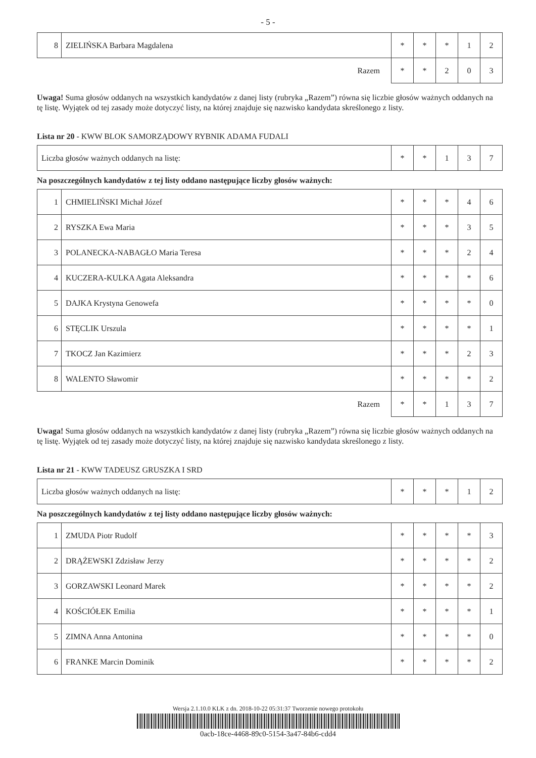- 5 -
| 8 | ZIELIŃSKA Barbara Magdalena | * | * | * | 1 | 2 |
| Razem | | * | * | 2 | 0 | 3 |
Uwaga! Suma głosów oddanych na wszystkich kandydatów z danej listy (rubryka „Razem”) równa się liczbie głosów ważnych oddanych na tę listę. Wyjątek od tej zasady może dotyczyć listy, na której znajduje się nazwisko kandydata skreślonego z listy.
Lista nr 20 - KWW BLOK SAMORZĄDOWY RYBNIK ADAMA FUDALI
| Liczba głosów ważnych oddanych na listę: | * | * | 1 | 3 | 7 |
Na poszczególnych kandydatów z tej listy oddano następujące liczby głosów ważnych:
| 1 | CHMIELIŃSKI Michał Józef | * | * | * | 4 | 6 |
| 2 | RYSZKA Ewa Maria | * | * | * | 3 | 5 |
| 3 | POLANECKA-NABAGŁO Maria Teresa | * | * | * | 2 | 4 |
| 4 | KUCZERA-KULKA Agata Aleksandra | * | * | * | * | 6 |
| 5 | DAJKA Krystyna Genowefa | * | * | * | * | 0 |
| 6 | STĘCLIK Urszula | * | * | * | * | 1 |
| 7 | TKOCZ Jan Kazimierz | * | * | * | 2 | 3 |
| 8 | WALENTO Sławomir | * | * | * | * | 2 |
| Razem | | * | * | 1 | 3 | 7 |
Uwaga! Suma głosów oddanych na wszystkich kandydatów z danej listy (rubryka „Razem”) równa się liczbie głosów ważnych oddanych na tę listę. Wyjątek od tej zasady może dotyczyć listy, na której znajduje się nazwisko kandydata skreślonego z listy.
Lista nr 21 - KWW TADEUSZ GRUSZKA I SRD
| Liczba głosów ważnych oddanych na listę: | * | * | * | 1 | 2 |
Na poszczególnych kandydatów z tej listy oddano następujące liczby głosów ważnych:
| 1 | ZMUDA Piotr Rudolf | * | * | * | * | 3 |
| 2 | DRĄŻEWSKI Zdzisław Jerzy | * | * | * | * | 2 |
| 3 | GORZAWSKI Leonard Marek | * | * | * | * | 2 |
| 4 | KOŚCIÓŁEK Emilia | * | * | * | * | 1 |
| 5 | ZIMNA Anna Antonina | * | * | * | * | 0 |
| 6 | FRANKE Marcin Dominik | * | * | * | * | 2 |
Wersja 2.1.10.0 KLK z dn. 2018-10-22 05:31:37 Tworzenie nowego protokołu
0acb-18ce-4468-89c0-5154-3a47-84b6-cdd4